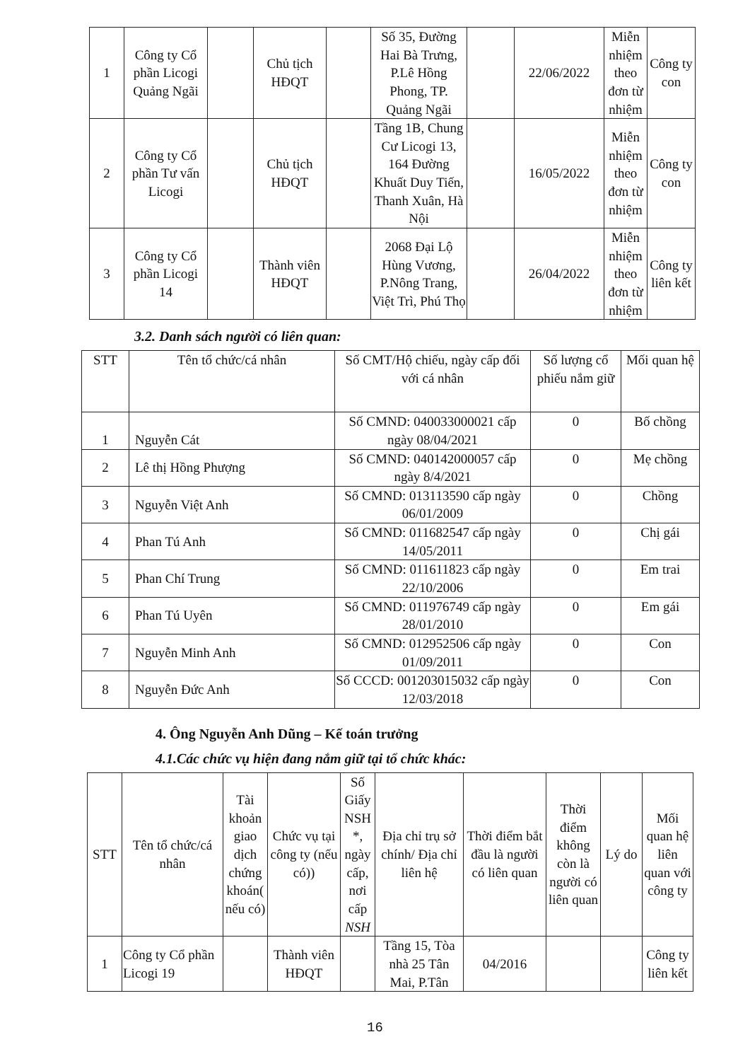| 1 | Công ty Cổ phần Licogi Quảng Ngãi | | Chủ tịch HĐQT | | Số 35, Đường Hai Bà Trưng, P.Lê Hồng Phong, TP. Quảng Ngãi | | 22/06/2022 | Miễn nhiệm theo đơn từ nhiệm | Công ty con |
| 2 | Công ty Cổ phần Tư vấn Licogi | | Chủ tịch HĐQT | | Tầng 1B, Chung Cư Licogi 13, 164 Đường Khuất Duy Tiến, Thanh Xuân, Hà Nội | | 16/05/2022 | Miễn nhiệm theo đơn từ nhiệm | Công ty con |
| 3 | Công ty Cổ phần Licogi 14 | | Thành viên HĐQT | | 2068 Đại Lộ Hùng Vương, P.Nông Trang, Việt Trì, Phú Thọ | | 26/04/2022 | Miễn nhiệm theo đơn từ nhiệm | Công ty liên kết |
3.2. Danh sách người có liên quan:
| STT | Tên tổ chức/cá nhân | Số CMT/Hộ chiếu, ngày cấp đối với cá nhân | Số lượng cổ phiếu nắm giữ | Mối quan hệ |
| --- | --- | --- | --- | --- |
| 1 | Nguyễn Cát | Số CMND: 040033000021 cấp ngày 08/04/2021 | 0 | Bố chồng |
| 2 | Lê thị Hồng Phượng | Số CMND: 040142000057 cấp ngày 8/4/2021 | 0 | Mẹ chồng |
| 3 | Nguyễn Việt Anh | Số CMND: 013113590 cấp ngày 06/01/2009 | 0 | Chồng |
| 4 | Phan Tú Anh | Số CMND: 011682547 cấp ngày 14/05/2011 | 0 | Chị gái |
| 5 | Phan Chí Trung | Số CMND: 011611823 cấp ngày 22/10/2006 | 0 | Em trai |
| 6 | Phan Tú Uyên | Số CMND: 011976749 cấp ngày 28/01/2010 | 0 | Em gái |
| 7 | Nguyễn Minh Anh | Số CMND: 012952506 cấp ngày 01/09/2011 | 0 | Con |
| 8 | Nguyễn Đức Anh | Số CCCD: 001203015032 cấp ngày 12/03/2018 | 0 | Con |
4. Ông Nguyễn Anh Dũng – Kế toán trưởng
4.1.Các chức vụ hiện đang nắm giữ tại tổ chức khác:
| STT | Tên tổ chức/cá nhân | Tài khoản giao dịch chứng khoán( nếu có) | Chức vụ tại công ty (nếu có)) | Số Giấy NSH *, ngày cấp, nơi cấp NSH | Địa chỉ trụ sở chính/ Địa chỉ liên hệ | Thời điểm bắt đầu là người có liên quan | Thời điểm không còn là người có liên quan | Lý do | Mối quan hệ liên quan với công ty |
| --- | --- | --- | --- | --- | --- | --- | --- | --- | --- |
| 1 | Công ty Cổ phần Licogi 19 | | Thành viên HĐQT | | Tầng 15, Tòa nhà 25 Tân Mai, P.Tân | 04/2016 | | | Công ty liên kết |
16